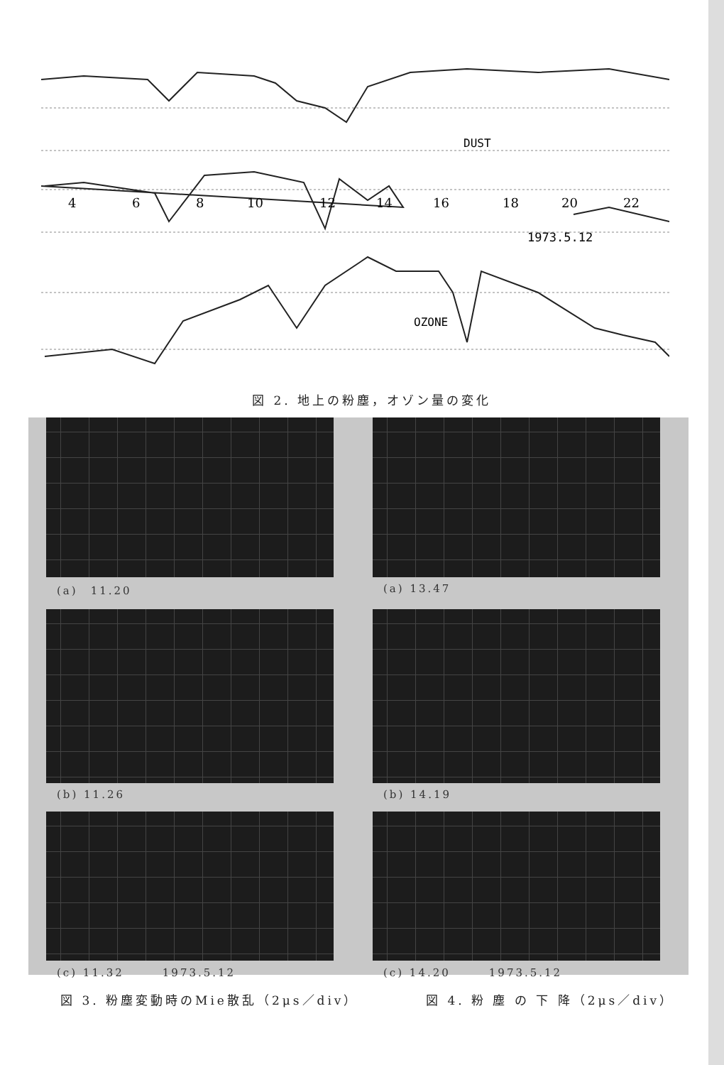DUST
4
6
8
10
12
14
16
18
20
22
1973.5.12
OZONE
図 2. 地上の粉塵，オゾン量の変化
(a)　11.20 (a) 13.47
(b) 11.26 (b) 14.19
(c) 11.32　　　1973.5.12 (c) 14.20　　　1973.5.12
図 3. 粉塵変動時のMie散乱（2μs／div）
図 4. 粉 塵 の 下 降（2μs／div）